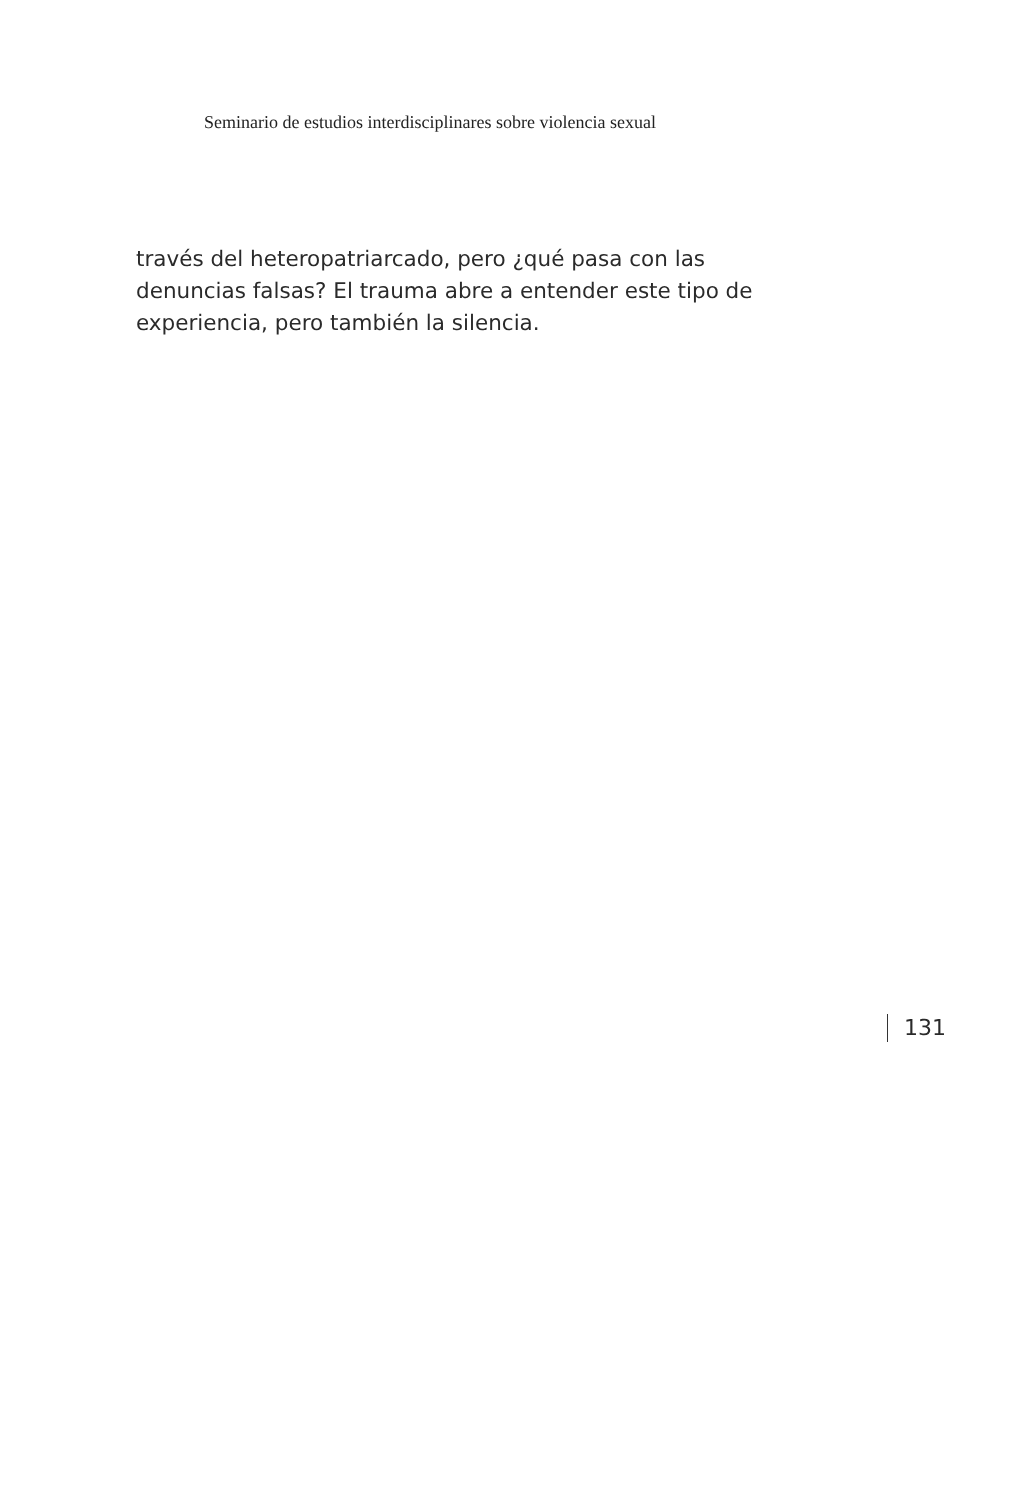Seminario de estudios interdisciplinares sobre violencia sexual
través del heteropatriarcado, pero ¿qué pasa con las denuncias falsas? El trauma abre a entender este tipo de experiencia, pero también la silencia.
131